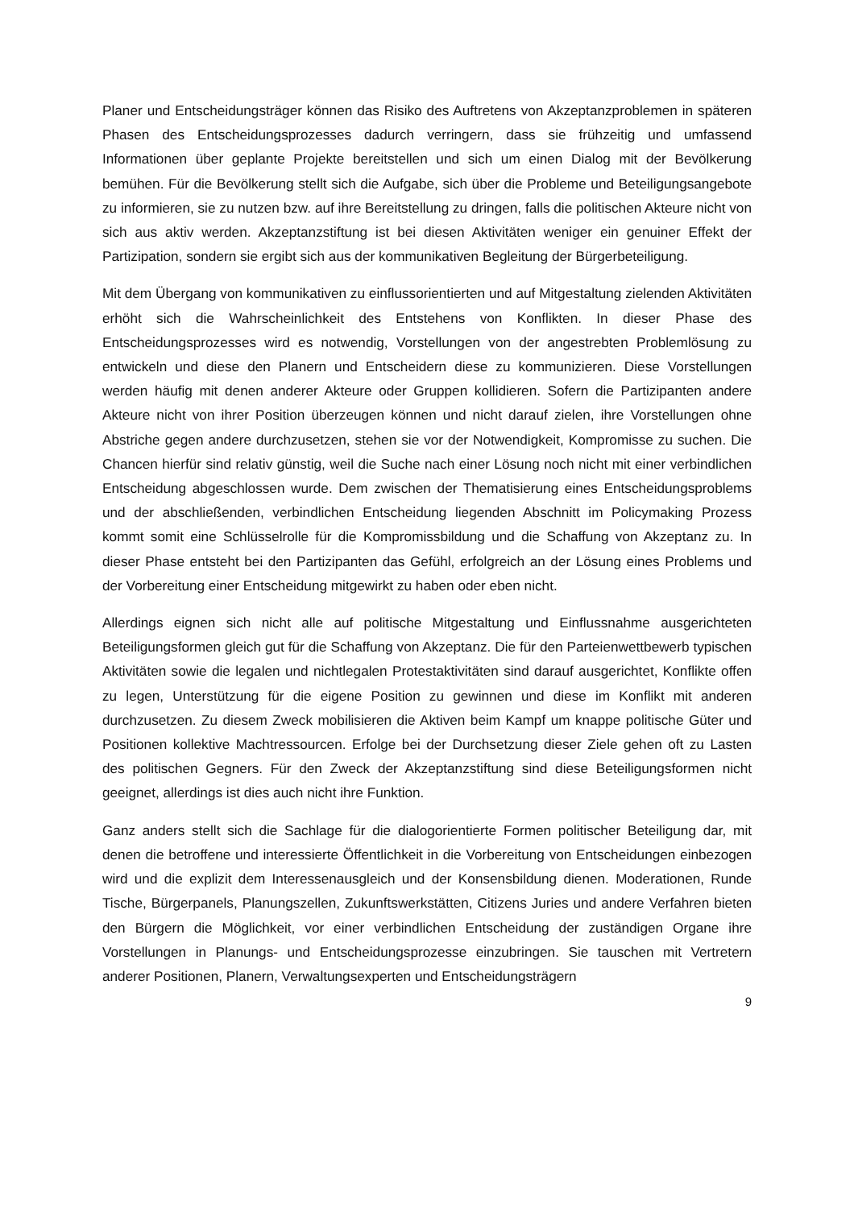Planer und Entscheidungsträger können das Risiko des Auftretens von Akzeptanzproblemen in späteren Phasen des Entscheidungsprozesses dadurch verringern, dass sie frühzeitig und umfassend Informationen über geplante Projekte bereitstellen und sich um einen Dialog mit der Bevölkerung bemühen. Für die Bevölkerung stellt sich die Aufgabe, sich über die Probleme und Beteiligungsangebote zu informieren, sie zu nutzen bzw. auf ihre Bereitstellung zu dringen, falls die politischen Akteure nicht von sich aus aktiv werden. Akzeptanzstiftung ist bei diesen Aktivitäten weniger ein genuiner Effekt der Partizipation, sondern sie ergibt sich aus der kommunikativen Begleitung der Bürgerbeteiligung.
Mit dem Übergang von kommunikativen zu einflussorientierten und auf Mitgestaltung zielenden Aktivitäten erhöht sich die Wahrscheinlichkeit des Entstehens von Konflikten. In dieser Phase des Entscheidungsprozesses wird es notwendig, Vorstellungen von der angestrebten Problemlösung zu entwickeln und diese den Planern und Entscheidern diese zu kommunizieren. Diese Vorstellungen werden häufig mit denen anderer Akteure oder Gruppen kollidieren. Sofern die Partizipanten andere Akteure nicht von ihrer Position überzeugen können und nicht darauf zielen, ihre Vorstellungen ohne Abstriche gegen andere durchzusetzen, stehen sie vor der Notwendigkeit, Kompromisse zu suchen. Die Chancen hierfür sind relativ günstig, weil die Suche nach einer Lösung noch nicht mit einer verbindlichen Entscheidung abgeschlossen wurde. Dem zwischen der Thematisierung eines Entscheidungsproblems und der abschließenden, verbindlichen Entscheidung liegenden Abschnitt im Policymaking Prozess kommt somit eine Schlüsselrolle für die Kompromissbildung und die Schaffung von Akzeptanz zu. In dieser Phase entsteht bei den Partizipanten das Gefühl, erfolgreich an der Lösung eines Problems und der Vorbereitung einer Entscheidung mitgewirkt zu haben oder eben nicht.
Allerdings eignen sich nicht alle auf politische Mitgestaltung und Einflussnahme ausgerichteten Beteiligungsformen gleich gut für die Schaffung von Akzeptanz. Die für den Parteienwettbewerb typischen Aktivitäten sowie die legalen und nichtlegalen Protestaktivitäten sind darauf ausgerichtet, Konflikte offen zu legen, Unterstützung für die eigene Position zu gewinnen und diese im Konflikt mit anderen durchzusetzen. Zu diesem Zweck mobilisieren die Aktiven beim Kampf um knappe politische Güter und Positionen kollektive Machtressourcen. Erfolge bei der Durchsetzung dieser Ziele gehen oft zu Lasten des politischen Gegners. Für den Zweck der Akzeptanzstiftung sind diese Beteiligungsformen nicht geeignet, allerdings ist dies auch nicht ihre Funktion.
Ganz anders stellt sich die Sachlage für die dialogorientierte Formen politischer Beteiligung dar, mit denen die betroffene und interessierte Öffentlichkeit in die Vorbereitung von Entscheidungen einbezogen wird und die explizit dem Interessenausgleich und der Konsensbildung dienen. Moderationen, Runde Tische, Bürgerpanels, Planungszellen, Zukunftswerkstätten, Citizens Juries und andere Verfahren bieten den Bürgern die Möglichkeit, vor einer verbindlichen Entscheidung der zuständigen Organe ihre Vorstellungen in Planungs- und Entscheidungsprozesse einzubringen. Sie tauschen mit Vertretern anderer Positionen, Planern, Verwaltungsexperten und Entscheidungsträgern
9